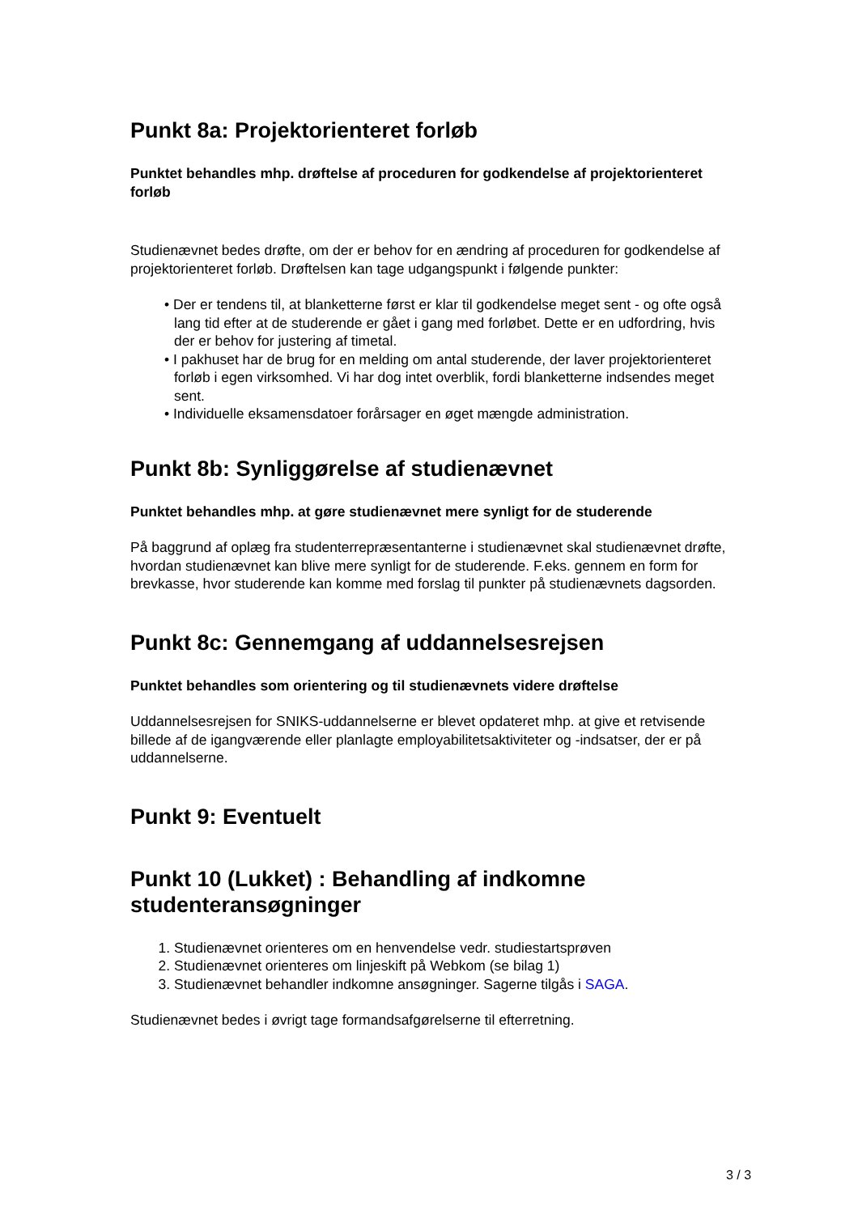Punkt 8a: Projektorienteret forløb
Punktet behandles mhp. drøftelse af proceduren for godkendelse af projektorienteret forløb
Studienævnet bedes drøfte, om der er behov for en ændring af proceduren for godkendelse af projektorienteret forløb. Drøftelsen kan tage udgangspunkt i følgende punkter:
• Der er tendens til, at blanketterne først er klar til godkendelse meget sent - og ofte også lang tid efter at de studerende er gået i gang med forløbet. Dette er en udfordring, hvis der er behov for justering af timetal.
• I pakhuset har de brug for en melding om antal studerende, der laver projektorienteret forløb i egen virksomhed. Vi har dog intet overblik, fordi blanketterne indsendes meget sent.
• Individuelle eksamensdatoer forårsager en øget mængde administration.
Punkt 8b: Synliggørelse af studienævnet
Punktet behandles mhp. at gøre studienævnet mere synligt for de studerende
På baggrund af oplæg fra studenterrepræsentanterne i studienævnet skal studienævnet drøfte, hvordan studienævnet kan blive mere synligt for de studerende. F.eks. gennem en form for brevkasse, hvor studerende kan komme med forslag til punkter på studienævnets dagsorden.
Punkt 8c: Gennemgang af uddannelsesrejsen
Punktet behandles som orientering og til studienævnets videre drøftelse
Uddannelsesrejsen for SNIKS-uddannelserne er blevet opdateret mhp. at give et retvisende billede af de igangværende eller planlagte employabilitetsaktiviteter og -indsatser, der er på uddannelserne.
Punkt 9: Eventuelt
Punkt 10 (Lukket) : Behandling af indkomne studenteransøgninger
1. Studienævnet orienteres om en henvendelse vedr. studiestartsprøven
2. Studienævnet orienteres om linjeskift på Webkom (se bilag 1)
3. Studienævnet behandler indkomne ansøgninger. Sagerne tilgås i SAGA.
Studienævnet bedes i øvrigt tage formandsafgørelserne til efterretning.
3 / 3